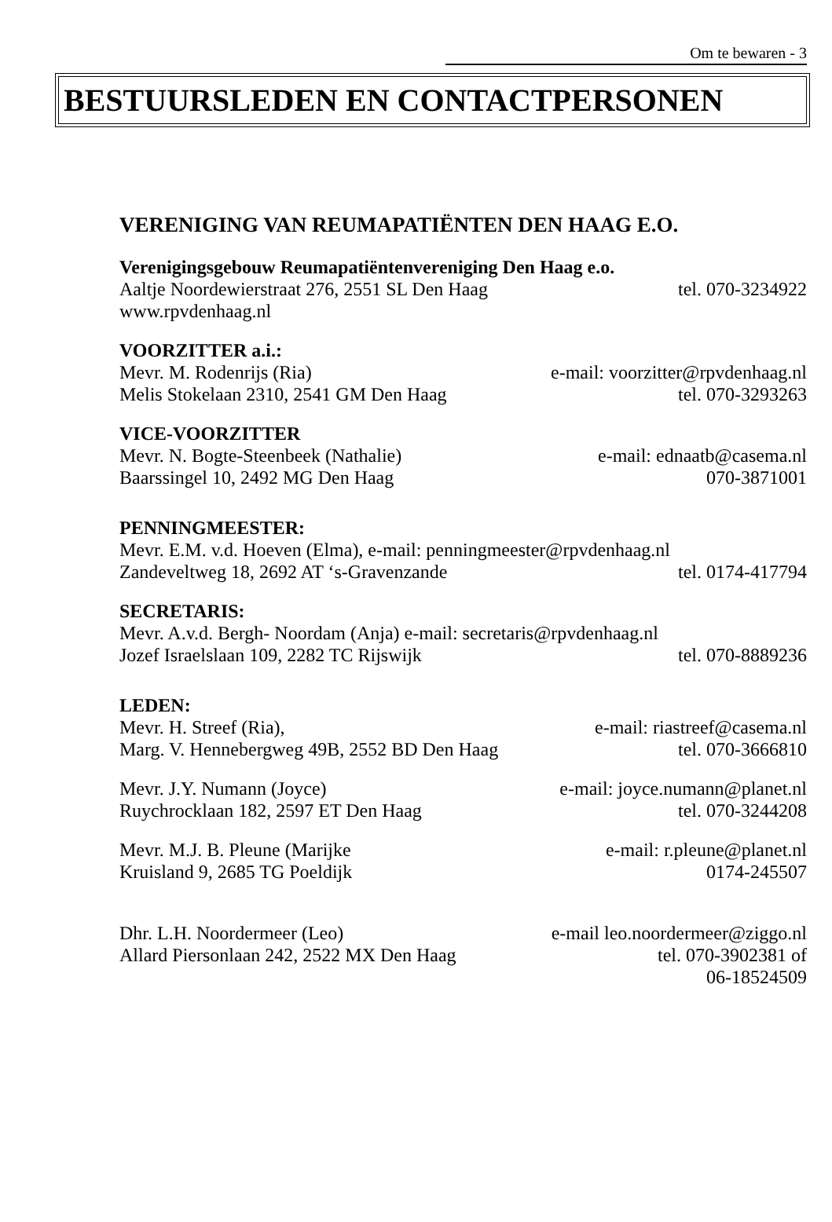Om te bewaren - 3
BESTUURSLEDEN EN CONTACTPERSONEN
VERENIGING VAN REUMAPATIËNTEN DEN HAAG E.O.
Verenigingsgebouw Reumapatiëntenvereniging Den Haag e.o.
Aaltje Noordewierstraat 276, 2551 SL Den Haag tel. 070-3234922
www.rpvdenhaag.nl
VOORZITTER a.i.:
Mevr. M. Rodenrijs (Ria) e-mail: voorzitter@rpvdenhaag.nl
Melis Stokelaan 2310, 2541 GM Den Haag tel. 070-3293263
VICE-VOORZITTER
Mevr. N. Bogte-Steenbeek (Nathalie) e-mail: ednaatb@casema.nl
Baarssingel 10, 2492 MG Den Haag 070-3871001
PENNINGMEESTER:
Mevr. E.M. v.d. Hoeven (Elma), e-mail: penningmeester@rpvdenhaag.nl
Zandeveltweg 18, 2692 AT ‘s-Gravenzande tel. 0174-417794
SECRETARIS:
Mevr. A.v.d. Bergh- Noordam (Anja) e-mail: secretaris@rpvdenhaag.nl
Jozef Israelslaan 109, 2282 TC Rijswijk tel. 070-8889236
LEDEN:
Mevr. H. Streef (Ria), e-mail: riastreef@casema.nl
Marg. V. Hennebergweg 49B, 2552 BD Den Haag tel. 070-3666810
Mevr. J.Y. Numann (Joyce) e-mail: joyce.numann@planet.nl
Ruychrocklaan 182, 2597 ET Den Haag tel. 070-3244208
Mevr. M.J. B. Pleune (Marijke e-mail: r.pleune@planet.nl
Kruisland 9, 2685 TG Poeldijk 0174-245507
Dhr. L.H. Noordermeer (Leo) e-mail leo.noordermeer@ziggo.nl
Allard Piersonlaan 242, 2522 MX Den Haag tel. 070-3902381 of
06-18524509